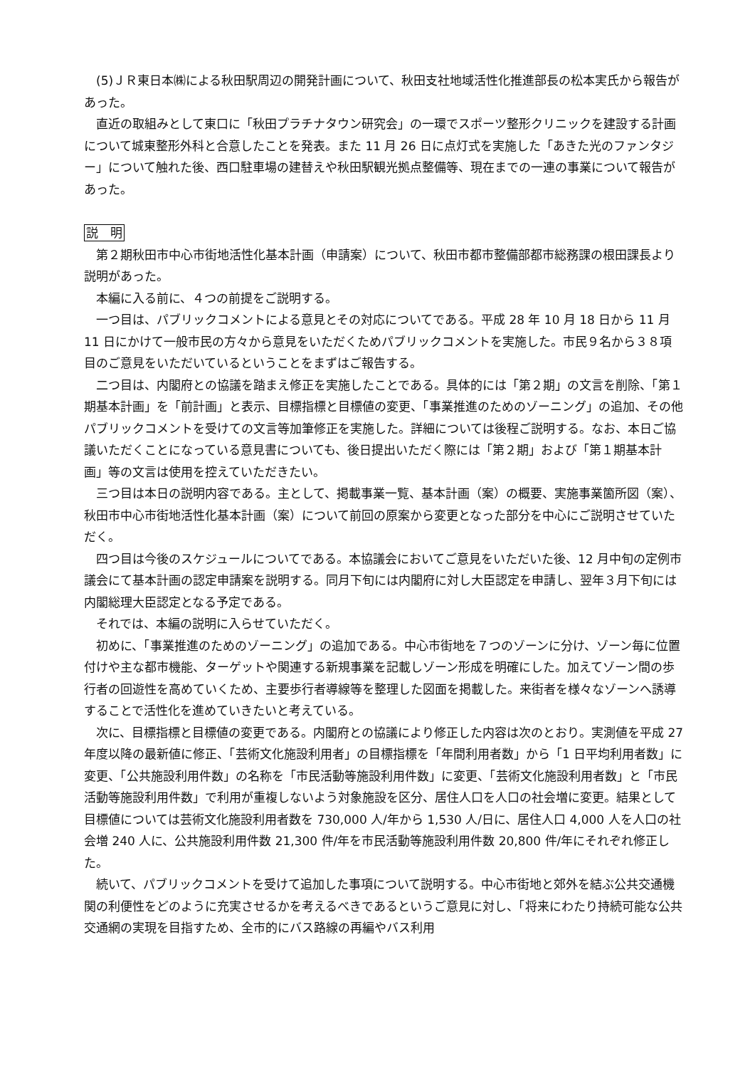(5)ＪＲ東日本㈱による秋田駅周辺の開発計画について、秋田支社地域活性化推進部長の松本実氏から報告があった。
直近の取組みとして東口に「秋田プラチナタウン研究会」の一環でスポーツ整形クリニックを建設する計画について城東整形外科と合意したことを発表。また 11 月 26 日に点灯式を実施した「あきた光のファンタジー」について触れた後、西口駐車場の建替えや秋田駅観光拠点整備等、現在までの一連の事業について報告があった。
説　明
第２期秋田市中心市街地活性化基本計画（申請案）について、秋田市都市整備部都市総務課の根田課長より説明があった。
本編に入る前に、４つの前提をご説明する。
一つ目は、パブリックコメントによる意見とその対応についてである。平成 28 年 10 月 18 日から 11 月 11 日にかけて一般市民の方々から意見をいただくためパブリックコメントを実施した。市民９名から３８項目のご意見をいただいているということをまずはご報告する。
二つ目は、内閣府との協議を踏まえ修正を実施したことである。具体的には「第２期」の文言を削除、「第１期基本計画」を「前計画」と表示、目標指標と目標値の変更、「事業推進のためのゾーニング」の追加、その他パブリックコメントを受けての文言等加筆修正を実施した。詳細については後程ご説明する。なお、本日ご協議いただくことになっている意見書についても、後日提出いただく際には「第２期」および「第１期基本計画」等の文言は使用を控えていただきたい。
三つ目は本日の説明内容である。主として、掲載事業一覧、基本計画（案）の概要、実施事業箇所図（案）、秋田市中心市街地活性化基本計画（案）について前回の原案から変更となった部分を中心にご説明させていただく。
四つ目は今後のスケジュールについてである。本協議会においてご意見をいただいた後、12 月中旬の定例市議会にて基本計画の認定申請案を説明する。同月下旬には内閣府に対し大臣認定を申請し、翌年３月下旬には内閣総理大臣認定となる予定である。
それでは、本編の説明に入らせていただく。
初めに、「事業推進のためのゾーニング」の追加である。中心市街地を７つのゾーンに分け、ゾーン毎に位置付けや主な都市機能、ターゲットや関連する新規事業を記載しゾーン形成を明確にした。加えてゾーン間の歩行者の回遊性を高めていくため、主要歩行者導線等を整理した図面を掲載した。来街者を様々なゾーンへ誘導することで活性化を進めていきたいと考えている。
次に、目標指標と目標値の変更である。内閣府との協議により修正した内容は次のとおり。実測値を平成 27 年度以降の最新値に修正、「芸術文化施設利用者」の目標指標を「年間利用者数」から「1 日平均利用者数」に変更、「公共施設利用件数」の名称を「市民活動等施設利用件数」に変更、「芸術文化施設利用者数」と「市民活動等施設利用件数」で利用が重複しないよう対象施設を区分、居住人口を人口の社会増に変更。結果として目標値については芸術文化施設利用者数を 730,000 人/年から 1,530 人/日に、居住人口 4,000 人を人口の社会増 240 人に、公共施設利用件数 21,300 件/年を市民活動等施設利用件数 20,800 件/年にそれぞれ修正した。
続いて、パブリックコメントを受けて追加した事項について説明する。中心市街地と郊外を結ぶ公共交通機関の利便性をどのように充実させるかを考えるべきであるというご意見に対し、「将来にわたり持続可能な公共交通網の実現を目指すため、全市的にバス路線の再編やバス利用